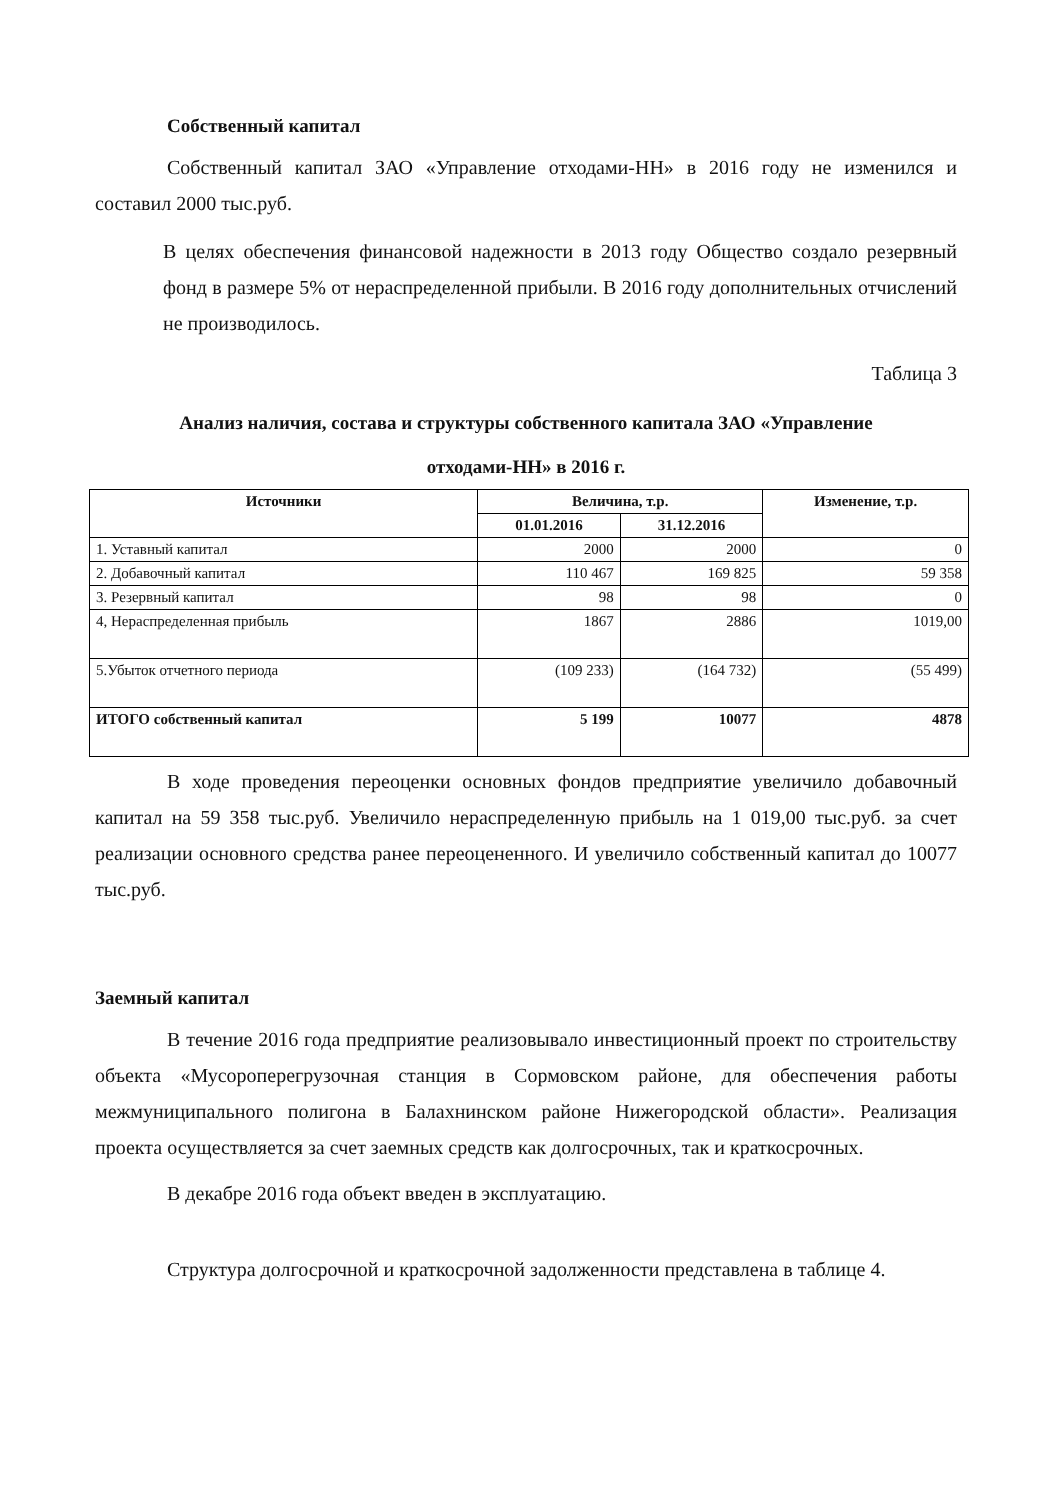Собственный капитал
Собственный капитал ЗАО «Управление отходами-НН» в 2016 году не изменился и составил 2000 тыс.руб.
В целях обеспечения финансовой надежности в 2013 году Общество создало резервный фонд в размере 5% от нераспределенной прибыли. В 2016 году дополнительных отчислений не производилось.
Таблица 3
Анализ наличия, состава и структуры собственного капитала ЗАО «Управление
отходами-НН» в 2016 г.
| Источники | Величина, т.р. | | Изменение, т.р. |
| --- | --- | --- | --- |
| | 01.01.2016 | 31.12.2016 | |
| 1. Уставный капитал | 2000 | 2000 | 0 |
| 2. Добавочный капитал | 110 467 | 169 825 | 59 358 |
| 3. Резервный капитал | 98 | 98 | 0 |
| 4, Нераспределенная прибыль | 1867 | 2886 | 1019,00 |
| 5.Убыток отчетного периода | (109 233) | (164 732) | (55 499) |
| ИТОГО собственный капитал | 5 199 | 10077 | 4878 |
В ходе проведения переоценки основных фондов предприятие увеличило добавочный капитал на 59 358 тыс.руб. Увеличило нераспределенную прибыль на 1 019,00 тыс.руб. за счет реализации основного средства ранее переоцененного. И увеличило собственный капитал до 10077 тыс.руб.
Заемный капитал
В течение 2016 года предприятие реализовывало инвестиционный проект по строительству объекта «Мусороперегрузочная станция в Сормовском районе, для обеспечения работы межмуниципального полигона в Балахнинском районе Нижегородской области». Реализация проекта осуществляется за счет заемных средств как долгосрочных, так и краткосрочных.
В декабре 2016 года объект введен в эксплуатацию.
Структура долгосрочной и краткосрочной задолженности представлена в таблице 4.